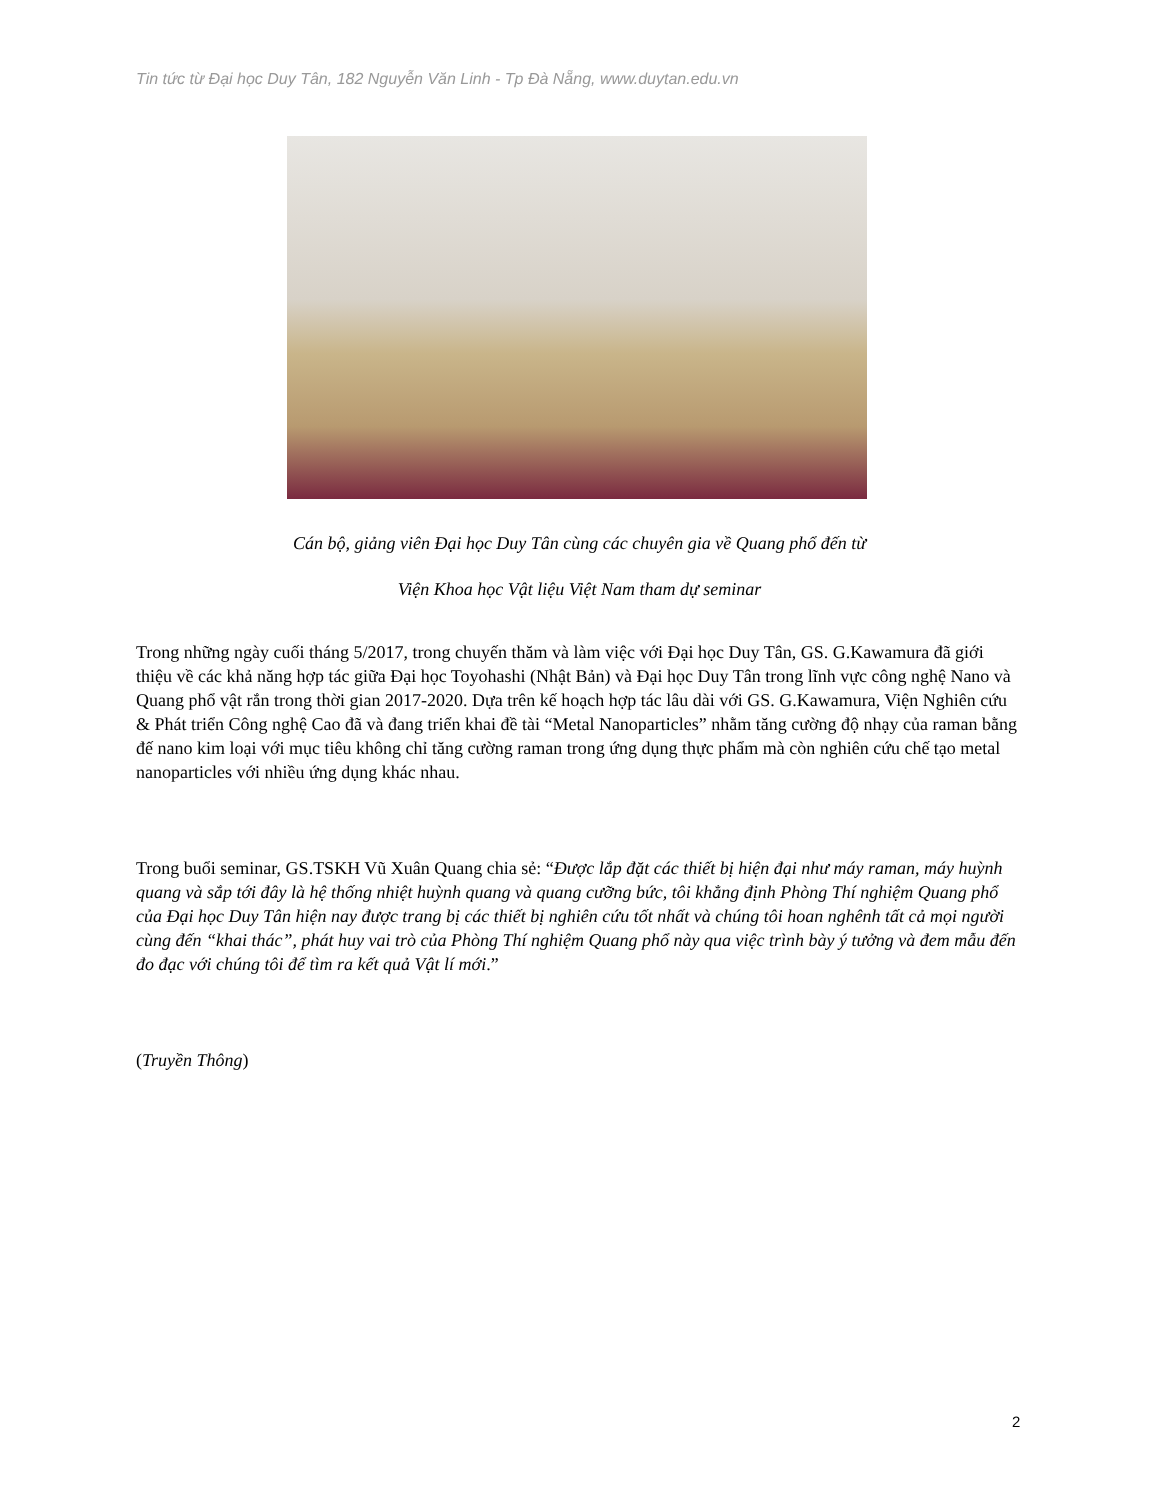Tin tức từ Đại học Duy Tân, 182 Nguyễn Văn Linh - Tp Đà Nẵng, www.duytan.edu.vn
Cán bộ, giảng viên Đại học Duy Tân cùng các chuyên gia về Quang phổ đến từ
Viện Khoa học Vật liệu Việt Nam tham dự seminar
Trong những ngày cuối tháng 5/2017, trong chuyến thăm và làm việc với Đại học Duy Tân, GS. G.Kawamura đã giới thiệu về các khả năng hợp tác giữa Đại học Toyohashi (Nhật Bản) và Đại học Duy Tân trong lĩnh vực công nghệ Nano và Quang phổ vật rắn trong thời gian 2017-2020. Dựa trên kế hoạch hợp tác lâu dài với GS. G.Kawamura, Viện Nghiên cứu & Phát triển Công nghệ Cao đã và đang triển khai đề tài “Metal Nanoparticles” nhằm tăng cường độ nhạy của raman bằng đế nano kim loại với mục tiêu không chỉ tăng cường raman trong ứng dụng thực phẩm mà còn nghiên cứu chế tạo metal nanoparticles với nhiều ứng dụng khác nhau.
Trong buổi seminar, GS.TSKH Vũ Xuân Quang chia sẻ: “Được lắp đặt các thiết bị hiện đại như máy raman, máy huỳnh quang và sắp tới đây là hệ thống nhiệt huỳnh quang và quang cưỡng bức, tôi khẳng định Phòng Thí nghiệm Quang phổ của Đại học Duy Tân hiện nay được trang bị các thiết bị nghiên cứu tốt nhất và chúng tôi hoan nghênh tất cả mọi người cùng đến “khai thác”, phát huy vai trò của Phòng Thí nghiệm Quang phổ này qua việc trình bày ý tưởng và đem mẫu đến đo đạc với chúng tôi để tìm ra kết quả Vật lí mới.”
(Truyền Thông)
2